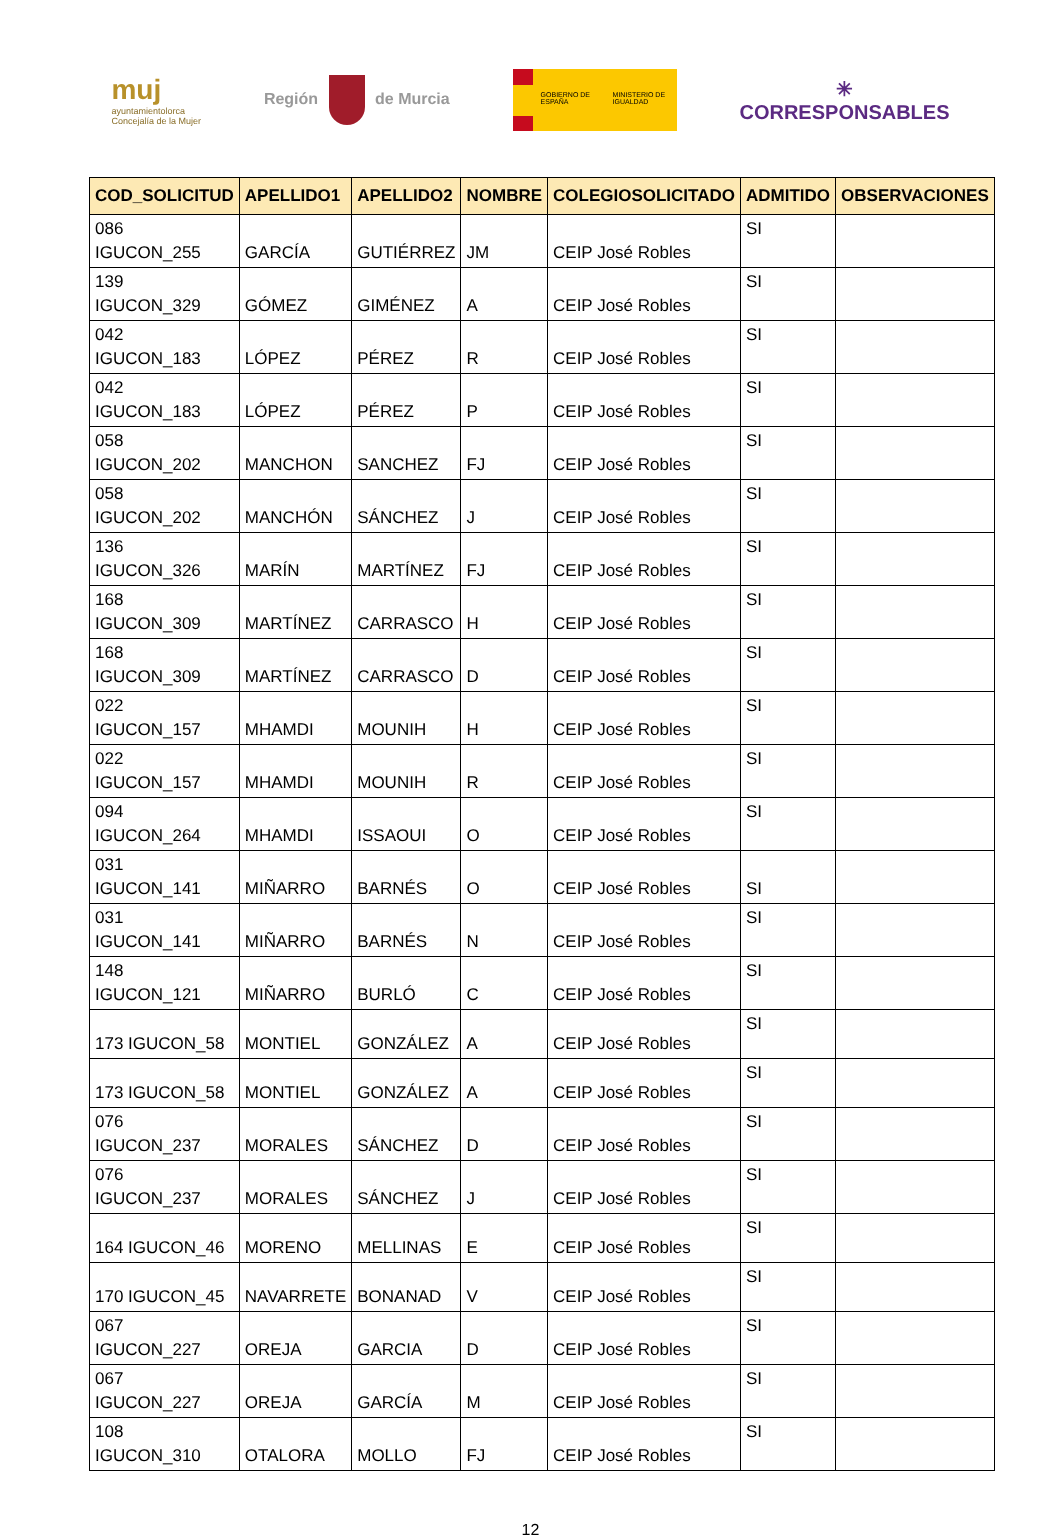muj
ayuntamientolorca
Concejalía de la Mujer
Región de Murcia
GOBIERNO DE ESPAÑA
MINISTERIO DE IGUALDAD
✳
CORRESPONSABLES
| COD_SOLICITUD | APELLIDO1 | APELLIDO2 | NOMBRE | COLEGIOSOLICITADO | ADMITIDO | OBSERVACIONES |
| --- | --- | --- | --- | --- | --- | --- |
| 086 IGUCON_255 | GARCÍA | GUTIÉRREZ | JM | CEIP José Robles | SI | |
| 139 IGUCON_329 | GÓMEZ | GIMÉNEZ | A | CEIP José Robles | SI | |
| 042 IGUCON_183 | LÓPEZ | PÉREZ | R | CEIP José Robles | SI | |
| 042 IGUCON_183 | LÓPEZ | PÉREZ | P | CEIP José Robles | SI | |
| 058 IGUCON_202 | MANCHON | SANCHEZ | FJ | CEIP José Robles | SI | |
| 058 IGUCON_202 | MANCHÓN | SÁNCHEZ | J | CEIP José Robles | SI | |
| 136 IGUCON_326 | MARÍN | MARTÍNEZ | FJ | CEIP José Robles | SI | |
| 168 IGUCON_309 | MARTÍNEZ | CARRASCO | H | CEIP José Robles | SI | |
| 168 IGUCON_309 | MARTÍNEZ | CARRASCO | D | CEIP José Robles | SI | |
| 022 IGUCON_157 | MHAMDI | MOUNIH | H | CEIP José Robles | SI | |
| 022 IGUCON_157 | MHAMDI | MOUNIH | R | CEIP José Robles | SI | |
| 094 IGUCON_264 | MHAMDI | ISSAOUI | O | CEIP José Robles | SI | |
| 031 IGUCON_141 | MIÑARRO | BARNÉS | O | CEIP José Robles | SI | |
| 031 IGUCON_141 | MIÑARRO | BARNÉS | N | CEIP José Robles | SI | |
| 148 IGUCON_121 | MIÑARRO | BURLÓ | C | CEIP José Robles | SI | |
| 173 IGUCON_58 | MONTIEL | GONZÁLEZ | A | CEIP José Robles | SI | |
| 173 IGUCON_58 | MONTIEL | GONZÁLEZ | A | CEIP José Robles | SI | |
| 076 IGUCON_237 | MORALES | SÁNCHEZ | D | CEIP José Robles | SI | |
| 076 IGUCON_237 | MORALES | SÁNCHEZ | J | CEIP José Robles | SI | |
| 164 IGUCON_46 | MORENO | MELLINAS | E | CEIP José Robles | SI | |
| 170 IGUCON_45 | NAVARRETE | BONANAD | V | CEIP José Robles | SI | |
| 067 IGUCON_227 | OREJA | GARCIA | D | CEIP José Robles | SI | |
| 067 IGUCON_227 | OREJA | GARCÍA | M | CEIP José Robles | SI | |
| 108 IGUCON_310 | OTALORA | MOLLO | FJ | CEIP José Robles | SI | |
12